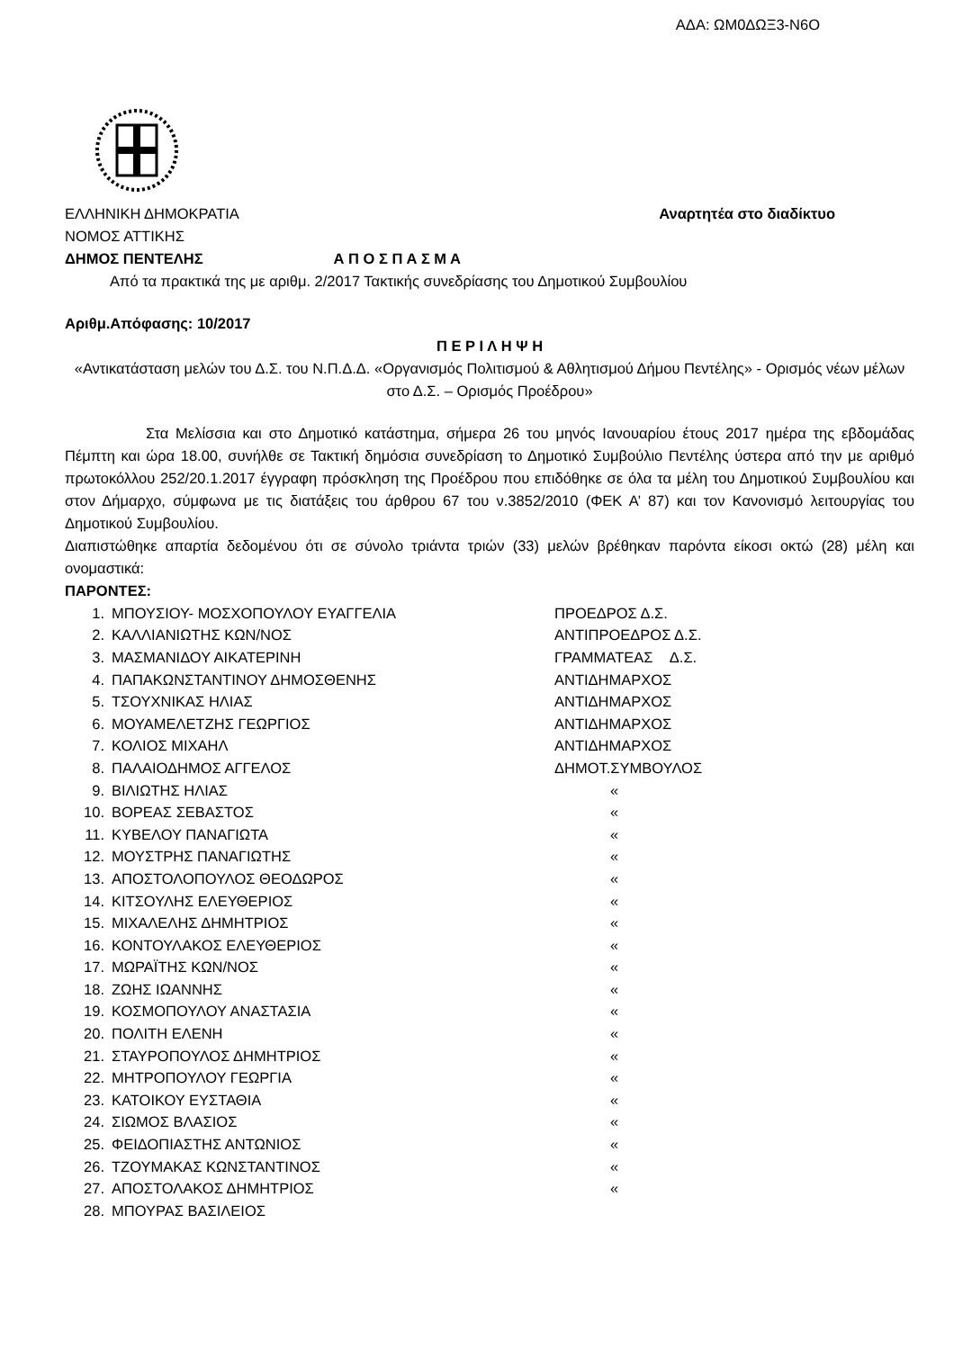ΑΔΑ: ΩΜ0ΔΩΞ3-Ν6Ο
ΕΛΛΗΝΙΚΗ ΔΗΜΟΚΡΑΤΙΑ Αναρτητέα στο διαδίκτυο
ΝΟΜΟΣ ΑΤΤΙΚΗΣ
ΔΗΜΟΣ ΠΕΝΤΕΛΗΣ Α Π Ο Σ Π Α Σ Μ Α
Από τα πρακτικά της με αριθμ. 2/2017 Τακτικής συνεδρίασης του Δημοτικού Συμβουλίου
Αριθμ.Απόφασης: 10/2017
Π Ε Ρ Ι Λ Η Ψ Η
«Αντικατάσταση μελών του Δ.Σ. του Ν.Π.Δ.Δ. «Οργανισμός Πολιτισμού & Αθλητισμού Δήμου Πεντέλης» - Ορισμός νέων μέλων στο Δ.Σ. – Ορισμός Προέδρου»
Στα Μελίσσια και στο Δημοτικό κατάστημα, σήμερα 26 του μηνός Ιανουαρίου έτους 2017 ημέρα της εβδομάδας Πέμπτη και ώρα 18.00, συνήλθε σε Τακτική δημόσια συνεδρίαση το Δημοτικό Συμβούλιο Πεντέλης ύστερα από την με αριθμό πρωτοκόλλου 252/20.1.2017 έγγραφη πρόσκληση της Προέδρου που επιδόθηκε σε όλα τα μέλη του Δημοτικού Συμβουλίου και στον Δήμαρχο, σύμφωνα με τις διατάξεις του άρθρου 67 του ν.3852/2010 (ΦΕΚ Α’ 87) και τον Κανονισμό λειτουργίας του Δημοτικού Συμβουλίου.
Διαπιστώθηκε απαρτία δεδομένου ότι σε σύνολο τριάντα τριών (33) μελών βρέθηκαν παρόντα είκοσι οκτώ (28) μέλη και ονομαστικά:
ΠΑΡΟΝΤΕΣ:
| 1. | ΜΠΟΥΣΙΟΥ- ΜΟΣΧΟΠΟΥΛΟΥ ΕΥΑΓΓΕΛΙΑ | ΠΡΟΕΔΡΟΣ Δ.Σ. |
| 2. | ΚΑΛΛΙΑΝΙΩΤΗΣ ΚΩΝ/ΝΟΣ | ΑΝΤΙΠΡΟΕΔΡΟΣ Δ.Σ. |
| 3. | ΜΑΣΜΑΝΙΔΟΥ ΑΙΚΑΤΕΡΙΝΗ | ΓΡΑΜΜΑΤΕΑΣ Δ.Σ. |
| 4. | ΠΑΠΑΚΩΝΣΤΑΝΤΙΝΟΥ ΔΗΜΟΣΘΕΝΗΣ | ΑΝΤΙΔΗΜΑΡΧΟΣ |
| 5. | ΤΣΟΥΧΝΙΚΑΣ ΗΛΙΑΣ | ΑΝΤΙΔΗΜΑΡΧΟΣ |
| 6. | ΜΟΥΑΜΕΛΕΤΖΗΣ ΓΕΩΡΓΙΟΣ | ΑΝΤΙΔΗΜΑΡΧΟΣ |
| 7. | ΚΟΛΙΟΣ ΜΙΧΑΗΛ | ΑΝΤΙΔΗΜΑΡΧΟΣ |
| 8. | ΠΑΛΑΙΟΔΗΜΟΣ ΑΓΓΕΛΟΣ | ΔΗΜΟΤ.ΣΥΜΒΟΥΛΟΣ |
| 9. | ΒΙΛΙΩΤΗΣ ΗΛΙΑΣ | « |
| 10. | ΒΟΡΕΑΣ ΣΕΒΑΣΤΟΣ | « |
| 11. | ΚΥΒΕΛΟΥ ΠΑΝΑΓΙΩΤΑ | « |
| 12. | ΜΟΥΣΤΡΗΣ ΠΑΝΑΓΙΩΤΗΣ | « |
| 13. | ΑΠΟΣΤΟΛΟΠΟΥΛΟΣ ΘΕΟΔΩΡΟΣ | « |
| 14. | ΚΙΤΣΟΥΛΗΣ ΕΛΕΥΘΕΡΙΟΣ | « |
| 15. | ΜΙΧΑΛΕΛΗΣ ΔΗΜΗΤΡΙΟΣ | « |
| 16. | ΚΟΝΤΟΥΛΑΚΟΣ ΕΛΕΥΘΕΡΙΟΣ | « |
| 17. | ΜΩΡΑΪΤΗΣ ΚΩΝ/ΝΟΣ | « |
| 18. | ΖΩΗΣ ΙΩΑΝΝΗΣ | « |
| 19. | ΚΟΣΜΟΠΟΥΛΟΥ ΑΝΑΣΤΑΣΙΑ | « |
| 20. | ΠΟΛΙΤΗ ΕΛΕΝΗ | « |
| 21. | ΣΤΑΥΡΟΠΟΥΛΟΣ ΔΗΜΗΤΡΙΟΣ | « |
| 22. | ΜΗΤΡΟΠΟΥΛΟΥ ΓΕΩΡΓΙΑ | « |
| 23. | ΚΑΤΟΙΚΟΥ ΕΥΣΤΑΘΙΑ | « |
| 24. | ΣΙΩΜΟΣ ΒΛΑΣΙΟΣ | « |
| 25. | ΦΕΙΔΟΠΙΑΣΤΗΣ ΑΝΤΩΝΙΟΣ | « |
| 26. | ΤΖΟΥΜΑΚΑΣ ΚΩΝΣΤΑΝΤΙΝΟΣ | « |
| 27. | ΑΠΟΣΤΟΛΑΚΟΣ ΔΗΜΗΤΡΙΟΣ | « |
| 28. | ΜΠΟΥΡΑΣ ΒΑΣΙΛΕΙΟΣ | |